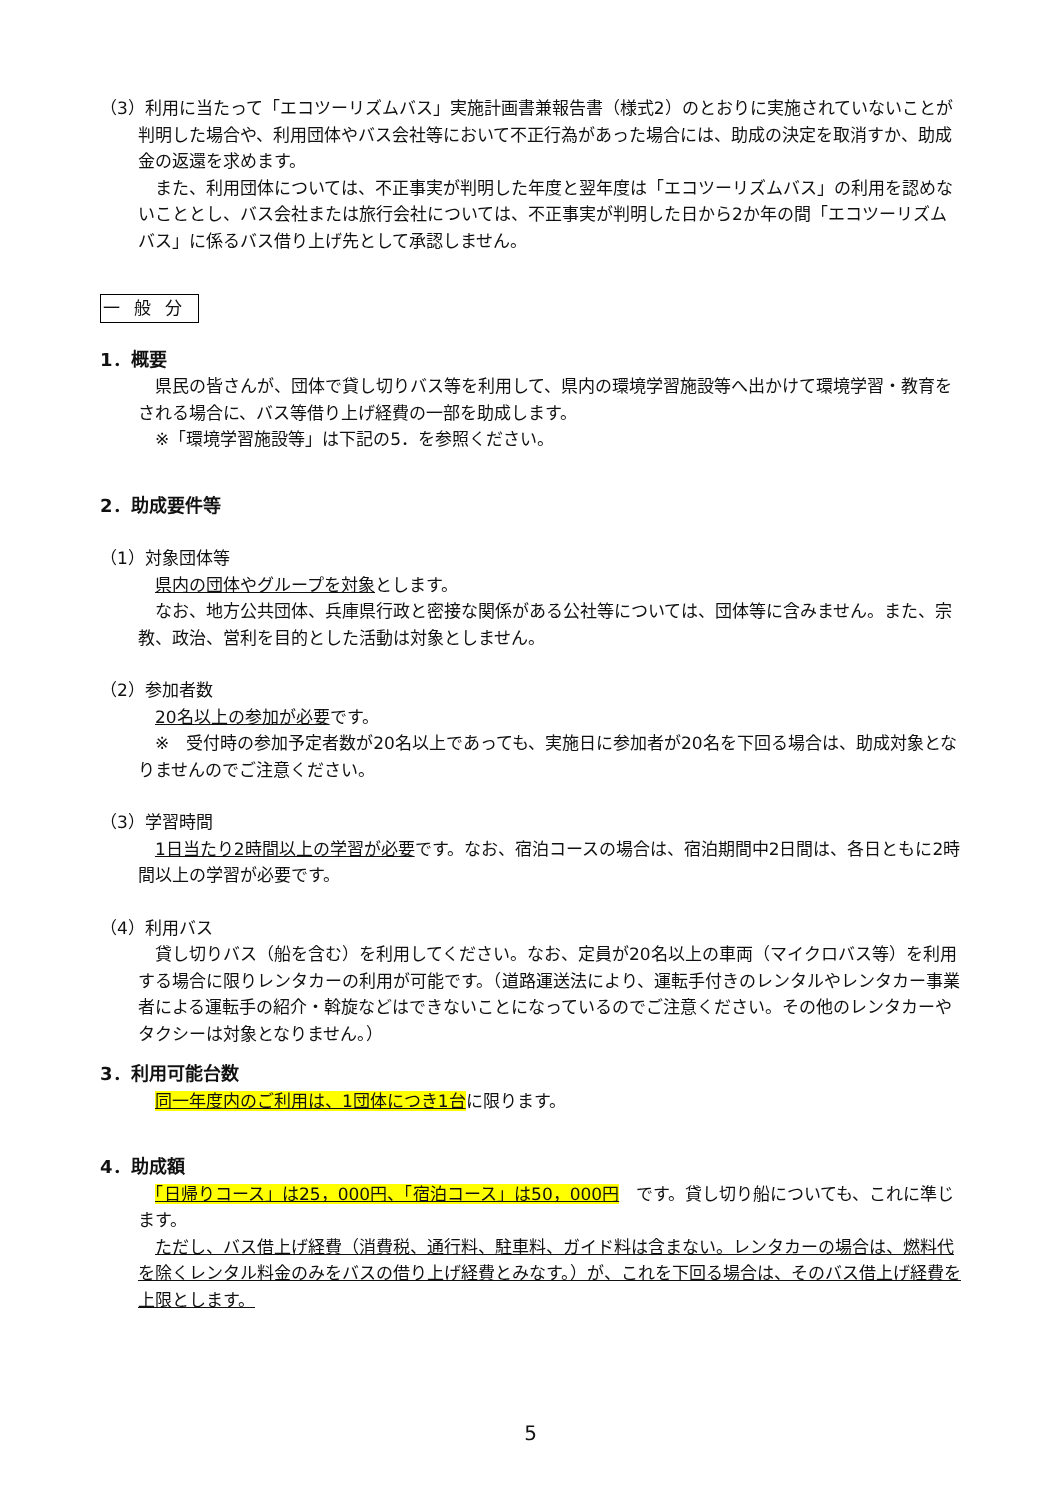（3）利用に当たって「エコツーリズムバス」実施計画書兼報告書（様式2）のとおりに実施されていないことが判明した場合や、利用団体やバス会社等において不正行為があった場合には、助成の決定を取消すか、助成金の返還を求めます。
　また、利用団体については、不正事実が判明した年度と翌年度は「エコツーリズムバス」の利用を認めないこととし、バス会社または旅行会社については、不正事実が判明した日から2か年の間「エコツーリズムバス」に係るバス借り上げ先として承認しません。
一般分
1．概要
　県民の皆さんが、団体で貸し切りバス等を利用して、県内の環境学習施設等へ出かけて環境学習・教育をされる場合に、バス等借り上げ経費の一部を助成します。
　※「環境学習施設等」は下記の5．を参照ください。
2．助成要件等
（1）対象団体等
　県内の団体やグループを対象とします。
　なお、地方公共団体、兵庫県行政と密接な関係がある公社等については、団体等に含みません。また、宗教、政治、営利を目的とした活動は対象としません。
（2）参加者数
　20名以上の参加が必要です。
　※　受付時の参加予定者数が20名以上であっても、実施日に参加者が20名を下回る場合は、助成対象となりませんのでご注意ください。
（3）学習時間
　1日当たり2時間以上の学習が必要です。なお、宿泊コースの場合は、宿泊期間中2日間は、各日ともに2時間以上の学習が必要です。
（4）利用バス
　貸し切りバス（船を含む）を利用してください。なお、定員が20名以上の車両（マイクロバス等）を利用する場合に限りレンタカーの利用が可能です。（道路運送法により、運転手付きのレンタルやレンタカー事業者による運転手の紹介・斡旋などはできないことになっているのでご注意ください。その他のレンタカーやタクシーは対象となりません。）
3．利用可能台数
　同一年度内のご利用は、1団体につき1台に限ります。
4．助成額
　「日帰りコース」は25，000円、「宿泊コース」は50，000円　です。貸し切り船についても、これに準じます。
　ただし、バス借上げ経費（消費税、通行料、駐車料、ガイド料は含まない。レンタカーの場合は、燃料代を除くレンタル料金のみをバスの借り上げ経費とみなす。）が、これを下回る場合は、そのバス借上げ経費を上限とします。
5